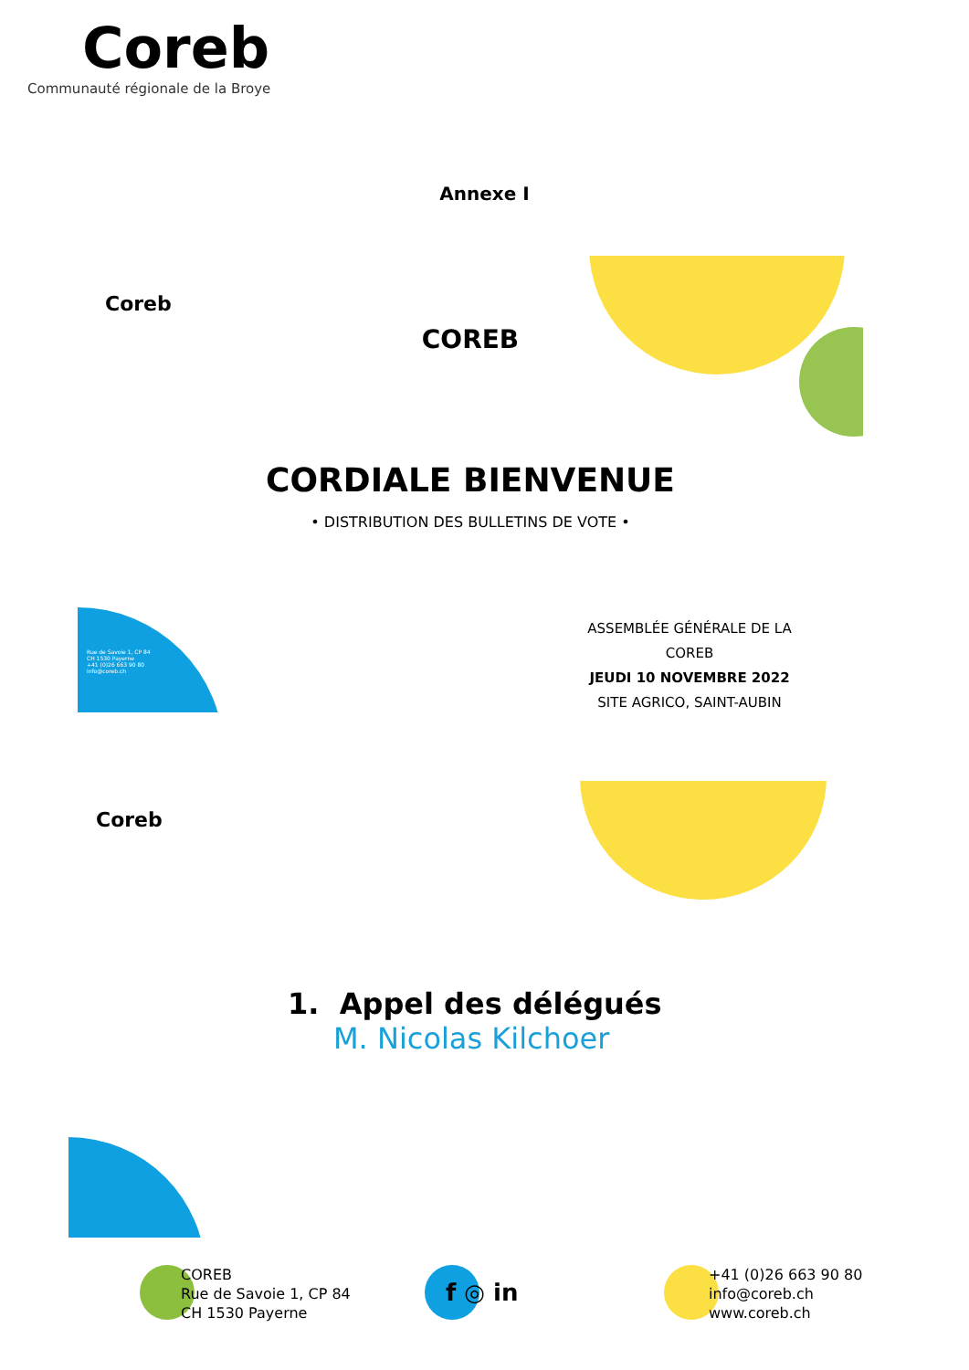Coreb
Communauté régionale de la Broye
Annexe I
Coreb
COREB
CORDIALE BIENVENUE
• DISTRIBUTION DES BULLETINS DE VOTE •
Rue de Savoie 1, CP 84
CH 1530 Payerne
+41 (0)26 663 90 80
info@coreb.ch
ASSEMBLÉE GÉNÉRALE DE LA COREB
JEUDI 10 NOVEMBRE 2022
SITE AGRICO, SAINT-AUBIN
Coreb
1. Appel des délégués
M. Nicolas Kilchoer
COREB
Rue de Savoie 1, CP 84
CH 1530 Payerne
f ◎ in
+41 (0)26 663 90 80
info@coreb.ch
www.coreb.ch